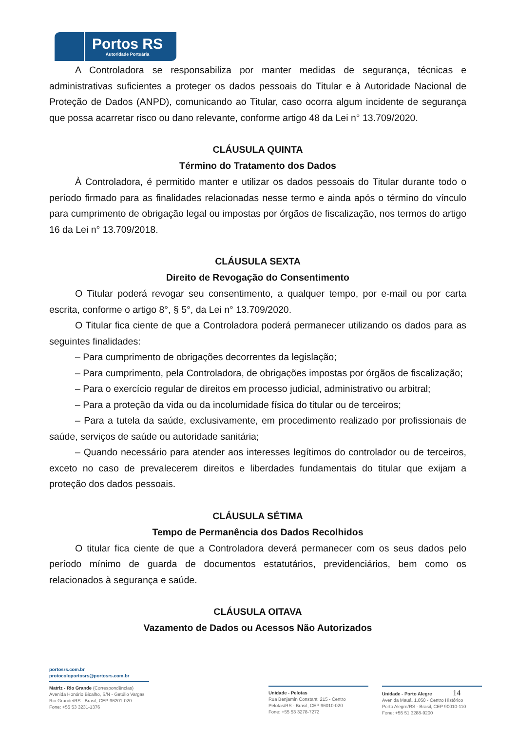Portos RS
Autoridade Portuária
A Controladora se responsabiliza por manter medidas de segurança, técnicas e administrativas suficientes a proteger os dados pessoais do Titular e à Autoridade Nacional de Proteção de Dados (ANPD), comunicando ao Titular, caso ocorra algum incidente de segurança que possa acarretar risco ou dano relevante, conforme artigo 48 da Lei n° 13.709/2020.
CLÁUSULA QUINTA
Término do Tratamento dos Dados
À Controladora, é permitido manter e utilizar os dados pessoais do Titular durante todo o período firmado para as finalidades relacionadas nesse termo e ainda após o término do vínculo para cumprimento de obrigação legal ou impostas por órgãos de fiscalização, nos termos do artigo 16 da Lei n° 13.709/2018.
CLÁUSULA SEXTA
Direito de Revogação do Consentimento
O Titular poderá revogar seu consentimento, a qualquer tempo, por e-mail ou por carta escrita, conforme o artigo 8°, § 5°, da Lei n° 13.709/2020.
O Titular fica ciente de que a Controladora poderá permanecer utilizando os dados para as seguintes finalidades:
– Para cumprimento de obrigações decorrentes da legislação;
– Para cumprimento, pela Controladora, de obrigações impostas por órgãos de fiscalização;
– Para o exercício regular de direitos em processo judicial, administrativo ou arbitral;
– Para a proteção da vida ou da incolumidade física do titular ou de terceiros;
– Para a tutela da saúde, exclusivamente, em procedimento realizado por profissionais de saúde, serviços de saúde ou autoridade sanitária;
– Quando necessário para atender aos interesses legítimos do controlador ou de terceiros, exceto no caso de prevalecerem direitos e liberdades fundamentais do titular que exijam a proteção dos dados pessoais.
CLÁUSULA SÉTIMA
Tempo de Permanência dos Dados Recolhidos
O titular fica ciente de que a Controladora deverá permanecer com os seus dados pelo período mínimo de guarda de documentos estatutários, previdenciários, bem como os relacionados à segurança e saúde.
CLÁUSULA OITAVA
Vazamento de Dados ou Acessos Não Autorizados
portosrs.com.br
protocoloportosrs@portosrs.com.br
Matriz - Rio Grande (Correspondências)
Avenida Honório Bicalho, S/N - Getúlio Vargas
Rio Grande/RS - Brasil, CEP 96201-020
Fone: +55 53 3231-1376
Unidade - Pelotas
Rua Benjamin Constant, 215 - Centro
Pelotas/RS - Brasil, CEP 96010-020
Fone: +55 53 3278-7272
Unidade - Porto Alegre 14
Avenida Mauá, 1.050 - Centro Histórico
Porto Alegre/RS - Brasil, CEP 90010-110
Fone: +55 51 3288-9200